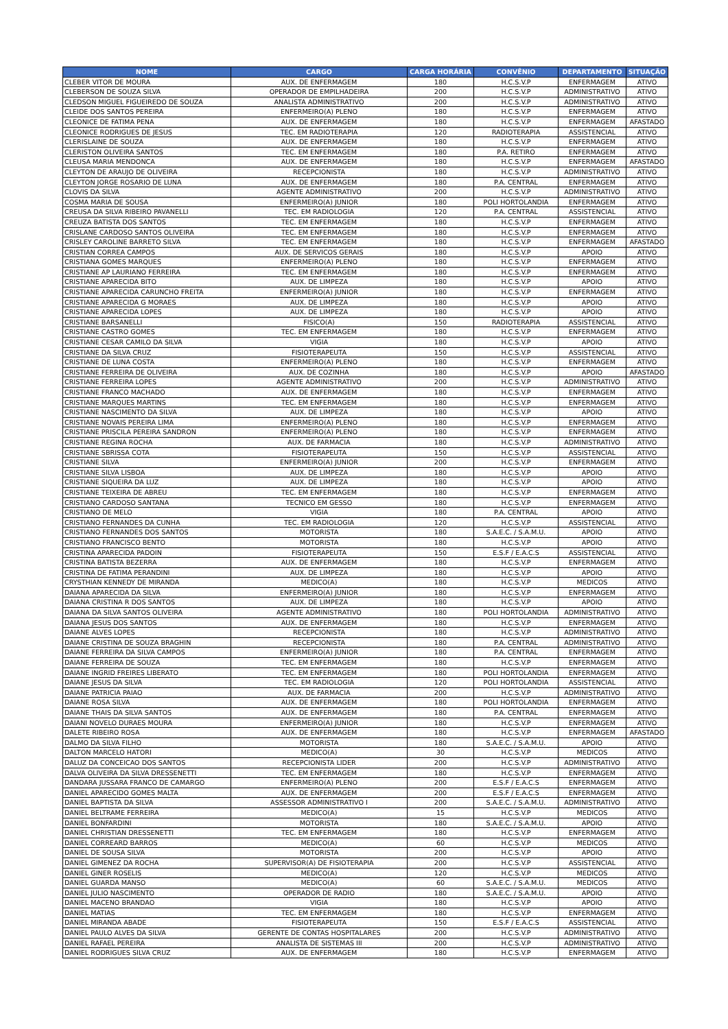| NOME | CARGO | CARGA HORÁRIA | CONVÊNIO | DEPARTAMENTO | SITUAÇÃO |
| --- | --- | --- | --- | --- | --- |
| CLEBER VITOR DE MOURA | AUX. DE ENFERMAGEM | 180 | H.C.S.V.P | ENFERMAGEM | ATIVO |
| CLEBERSON DE SOUZA SILVA | OPERADOR DE EMPILHADEIRA | 200 | H.C.S.V.P | ADMINISTRATIVO | ATIVO |
| CLEDSON MIGUEL FIGUEIREDO DE SOUZA | ANALISTA ADMINISTRATIVO | 200 | H.C.S.V.P | ADMINISTRATIVO | ATIVO |
| CLEIDE DOS SANTOS PEREIRA | ENFERMEIRO(A) PLENO | 180 | H.C.S.V.P | ENFERMAGEM | ATIVO |
| CLEONICE DE FATIMA PENA | AUX. DE ENFERMAGEM | 180 | H.C.S.V.P | ENFERMAGEM | AFASTADO |
| CLEONICE RODRIGUES DE JESUS | TEC. EM RADIOTERAPIA | 120 | RADIOTERAPIA | ASSISTENCIAL | ATIVO |
| CLERISLAINE DE SOUZA | AUX. DE ENFERMAGEM | 180 | H.C.S.V.P | ENFERMAGEM | ATIVO |
| CLERISTON OLIVEIRA SANTOS | TEC. EM ENFERMAGEM | 180 | P.A. RETIRO | ENFERMAGEM | ATIVO |
| CLEUSA MARIA MENDONCA | AUX. DE ENFERMAGEM | 180 | H.C.S.V.P | ENFERMAGEM | AFASTADO |
| CLEYTON DE ARAUJO DE OLIVEIRA | RECEPCIONISTA | 180 | H.C.S.V.P | ADMINISTRATIVO | ATIVO |
| CLEYTON JORGE ROSARIO DE LUNA | AUX. DE ENFERMAGEM | 180 | P.A. CENTRAL | ENFERMAGEM | ATIVO |
| CLOVIS DA SILVA | AGENTE ADMINISTRATIVO | 200 | H.C.S.V.P | ADMINISTRATIVO | ATIVO |
| COSMA MARIA DE SOUSA | ENFERMEIRO(A) JUNIOR | 180 | POLI HORTOLANDIA | ENFERMAGEM | ATIVO |
| CREUSA DA SILVA RIBEIRO PAVANELLI | TEC. EM RADIOLOGIA | 120 | P.A. CENTRAL | ASSISTENCIAL | ATIVO |
| CREUZA BATISTA DOS SANTOS | TEC. EM ENFERMAGEM | 180 | H.C.S.V.P | ENFERMAGEM | ATIVO |
| CRISLANE CARDOSO SANTOS OLIVEIRA | TEC. EM ENFERMAGEM | 180 | H.C.S.V.P | ENFERMAGEM | ATIVO |
| CRISLEY CAROLINE BARRETO SILVA | TEC. EM ENFERMAGEM | 180 | H.C.S.V.P | ENFERMAGEM | AFASTADO |
| CRISTIAN CORREA CAMPOS | AUX. DE SERVICOS GERAIS | 180 | H.C.S.V.P | APOIO | ATIVO |
| CRISTIANA GOMES MARQUES | ENFERMEIRO(A) PLENO | 180 | H.C.S.V.P | ENFERMAGEM | ATIVO |
| CRISTIANE AP LAURIANO FERREIRA | TEC. EM ENFERMAGEM | 180 | H.C.S.V.P | ENFERMAGEM | ATIVO |
| CRISTIANE APARECIDA BITO | AUX. DE LIMPEZA | 180 | H.C.S.V.P | APOIO | ATIVO |
| CRISTIANE APARECIDA CARUNCHO FREITA | ENFERMEIRO(A) JUNIOR | 180 | H.C.S.V.P | ENFERMAGEM | ATIVO |
| CRISTIANE APARECIDA G MORAES | AUX. DE LIMPEZA | 180 | H.C.S.V.P | APOIO | ATIVO |
| CRISTIANE APARECIDA LOPES | AUX. DE LIMPEZA | 180 | H.C.S.V.P | APOIO | ATIVO |
| CRISTIANE BARSANELLI | FISICO(A) | 150 | RADIOTERAPIA | ASSISTENCIAL | ATIVO |
| CRISTIANE CASTRO GOMES | TEC. EM ENFERMAGEM | 180 | H.C.S.V.P | ENFERMAGEM | ATIVO |
| CRISTIANE CESAR CAMILO DA SILVA | VIGIA | 180 | H.C.S.V.P | APOIO | ATIVO |
| CRISTIANE DA SILVA CRUZ | FISIOTERAPEUTA | 150 | H.C.S.V.P | ASSISTENCIAL | ATIVO |
| CRISTIANE DE LUNA COSTA | ENFERMEIRO(A) PLENO | 180 | H.C.S.V.P | ENFERMAGEM | ATIVO |
| CRISTIANE FERREIRA DE OLIVEIRA | AUX. DE COZINHA | 180 | H.C.S.V.P | APOIO | AFASTADO |
| CRISTIANE FERREIRA LOPES | AGENTE ADMINISTRATIVO | 200 | H.C.S.V.P | ADMINISTRATIVO | ATIVO |
| CRISTIANE FRANCO MACHADO | AUX. DE ENFERMAGEM | 180 | H.C.S.V.P | ENFERMAGEM | ATIVO |
| CRISTIANE MARQUES MARTINS | TEC. EM ENFERMAGEM | 180 | H.C.S.V.P | ENFERMAGEM | ATIVO |
| CRISTIANE NASCIMENTO DA SILVA | AUX. DE LIMPEZA | 180 | H.C.S.V.P | APOIO | ATIVO |
| CRISTIANE NOVAIS PEREIRA LIMA | ENFERMEIRO(A) PLENO | 180 | H.C.S.V.P | ENFERMAGEM | ATIVO |
| CRISTIANE PRISCILA PEREIRA SANDRON | ENFERMEIRO(A) PLENO | 180 | H.C.S.V.P | ENFERMAGEM | ATIVO |
| CRISTIANE REGINA ROCHA | AUX. DE FARMACIA | 180 | H.C.S.V.P | ADMINISTRATIVO | ATIVO |
| CRISTIANE SBRISSA COTA | FISIOTERAPEUTA | 150 | H.C.S.V.P | ASSISTENCIAL | ATIVO |
| CRISTIANE SILVA | ENFERMEIRO(A) JUNIOR | 200 | H.C.S.V.P | ENFERMAGEM | ATIVO |
| CRISTIANE SILVA LISBOA | AUX. DE LIMPEZA | 180 | H.C.S.V.P | APOIO | ATIVO |
| CRISTIANE SIQUEIRA DA LUZ | AUX. DE LIMPEZA | 180 | H.C.S.V.P | APOIO | ATIVO |
| CRISTIANE TEIXEIRA DE ABREU | TEC. EM ENFERMAGEM | 180 | H.C.S.V.P | ENFERMAGEM | ATIVO |
| CRISTIANO CARDOSO SANTANA | TECNICO EM GESSO | 180 | H.C.S.V.P | ENFERMAGEM | ATIVO |
| CRISTIANO DE MELO | VIGIA | 180 | P.A. CENTRAL | APOIO | ATIVO |
| CRISTIANO FERNANDES DA CUNHA | TEC. EM RADIOLOGIA | 120 | H.C.S.V.P | ASSISTENCIAL | ATIVO |
| CRISTIANO FERNANDES DOS SANTOS | MOTORISTA | 180 | S.A.E.C. / S.A.M.U. | APOIO | ATIVO |
| CRISTIANO FRANCISCO BENTO | MOTORISTA | 180 | H.C.S.V.P | APOIO | ATIVO |
| CRISTINA APARECIDA PADOIN | FISIOTERAPEUTA | 150 | E.S.F / E.A.C.S | ASSISTENCIAL | ATIVO |
| CRISTINA BATISTA BEZERRA | AUX. DE ENFERMAGEM | 180 | H.C.S.V.P | ENFERMAGEM | ATIVO |
| CRISTINA DE FATIMA PERANDINI | AUX. DE LIMPEZA | 180 | H.C.S.V.P | APOIO | ATIVO |
| CRYSTHIAN KENNEDY DE MIRANDA | MEDICO(A) | 180 | H.C.S.V.P | MEDICOS | ATIVO |
| DAIANA APARECIDA DA SILVA | ENFERMEIRO(A) JUNIOR | 180 | H.C.S.V.P | ENFERMAGEM | ATIVO |
| DAIANA CRISTINA R DOS SANTOS | AUX. DE LIMPEZA | 180 | H.C.S.V.P | APOIO | ATIVO |
| DAIANA DA SILVA SANTOS OLIVEIRA | AGENTE ADMINISTRATIVO | 180 | POLI HORTOLANDIA | ADMINISTRATIVO | ATIVO |
| DAIANA JESUS DOS SANTOS | AUX. DE ENFERMAGEM | 180 | H.C.S.V.P | ENFERMAGEM | ATIVO |
| DAIANE ALVES LOPES | RECEPCIONISTA | 180 | H.C.S.V.P | ADMINISTRATIVO | ATIVO |
| DAIANE CRISTINA DE SOUZA BRAGHIN | RECEPCIONISTA | 180 | P.A. CENTRAL | ADMINISTRATIVO | ATIVO |
| DAIANE FERREIRA DA SILVA CAMPOS | ENFERMEIRO(A) JUNIOR | 180 | P.A. CENTRAL | ENFERMAGEM | ATIVO |
| DAIANE FERREIRA DE SOUZA | TEC. EM ENFERMAGEM | 180 | H.C.S.V.P | ENFERMAGEM | ATIVO |
| DAIANE INGRID FREIRES LIBERATO | TEC. EM ENFERMAGEM | 180 | POLI HORTOLANDIA | ENFERMAGEM | ATIVO |
| DAIANE JESUS DA SILVA | TEC. EM RADIOLOGIA | 120 | POLI HORTOLANDIA | ASSISTENCIAL | ATIVO |
| DAIANE PATRICIA PAIAO | AUX. DE FARMACIA | 200 | H.C.S.V.P | ADMINISTRATIVO | ATIVO |
| DAIANE ROSA SILVA | AUX. DE ENFERMAGEM | 180 | POLI HORTOLANDIA | ENFERMAGEM | ATIVO |
| DAIANE THAIS DA SILVA SANTOS | AUX. DE ENFERMAGEM | 180 | P.A. CENTRAL | ENFERMAGEM | ATIVO |
| DAIANI NOVELO DURAES MOURA | ENFERMEIRO(A) JUNIOR | 180 | H.C.S.V.P | ENFERMAGEM | ATIVO |
| DALETE RIBEIRO ROSA | AUX. DE ENFERMAGEM | 180 | H.C.S.V.P | ENFERMAGEM | AFASTADO |
| DALMO DA SILVA FILHO | MOTORISTA | 180 | S.A.E.C. / S.A.M.U. | APOIO | ATIVO |
| DALTON MARCELO HATORI | MEDICO(A) | 30 | H.C.S.V.P | MEDICOS | ATIVO |
| DALUZ DA CONCEICAO DOS SANTOS | RECEPCIONISTA LIDER | 200 | H.C.S.V.P | ADMINISTRATIVO | ATIVO |
| DALVA OLIVEIRA DA SILVA DRESSENETTI | TEC. EM ENFERMAGEM | 180 | H.C.S.V.P | ENFERMAGEM | ATIVO |
| DANDARA JUSSARA FRANCO DE CAMARGO | ENFERMEIRO(A) PLENO | 200 | E.S.F / E.A.C.S | ENFERMAGEM | ATIVO |
| DANIEL APARECIDO GOMES MALTA | AUX. DE ENFERMAGEM | 200 | E.S.F / E.A.C.S | ENFERMAGEM | ATIVO |
| DANIEL BAPTISTA DA SILVA | ASSESSOR ADMINISTRATIVO I | 200 | S.A.E.C. / S.A.M.U. | ADMINISTRATIVO | ATIVO |
| DANIEL BELTRAME FERREIRA | MEDICO(A) | 15 | H.C.S.V.P | MEDICOS | ATIVO |
| DANIEL BONFARDINI | MOTORISTA | 180 | S.A.E.C. / S.A.M.U. | APOIO | ATIVO |
| DANIEL CHRISTIAN DRESSENETTI | TEC. EM ENFERMAGEM | 180 | H.C.S.V.P | ENFERMAGEM | ATIVO |
| DANIEL CORREARD BARROS | MEDICO(A) | 60 | H.C.S.V.P | MEDICOS | ATIVO |
| DANIEL DE SOUSA SILVA | MOTORISTA | 200 | H.C.S.V.P | APOIO | ATIVO |
| DANIEL GIMENEZ DA ROCHA | SUPERVISOR(A) DE FISIOTERAPIA | 200 | H.C.S.V.P | ASSISTENCIAL | ATIVO |
| DANIEL GINER ROSELIS | MEDICO(A) | 120 | H.C.S.V.P | MEDICOS | ATIVO |
| DANIEL GUARDA MANSO | MEDICO(A) | 60 | S.A.E.C. / S.A.M.U. | MEDICOS | ATIVO |
| DANIEL JULIO NASCIMENTO | OPERADOR DE RADIO | 180 | S.A.E.C. / S.A.M.U. | APOIO | ATIVO |
| DANIEL MACENO BRANDAO | VIGIA | 180 | H.C.S.V.P | APOIO | ATIVO |
| DANIEL MATIAS | TEC. EM ENFERMAGEM | 180 | H.C.S.V.P | ENFERMAGEM | ATIVO |
| DANIEL MIRANDA ABADE | FISIOTERAPEUTA | 150 | E.S.F / E.A.C.S | ASSISTENCIAL | ATIVO |
| DANIEL PAULO ALVES DA SILVA | GERENTE DE CONTAS HOSPITALARES | 200 | H.C.S.V.P | ADMINISTRATIVO | ATIVO |
| DANIEL RAFAEL PEREIRA | ANALISTA DE SISTEMAS III | 200 | H.C.S.V.P | ADMINISTRATIVO | ATIVO |
| DANIEL RODRIGUES SILVA CRUZ | AUX. DE ENFERMAGEM | 180 | H.C.S.V.P | ENFERMAGEM | ATIVO |